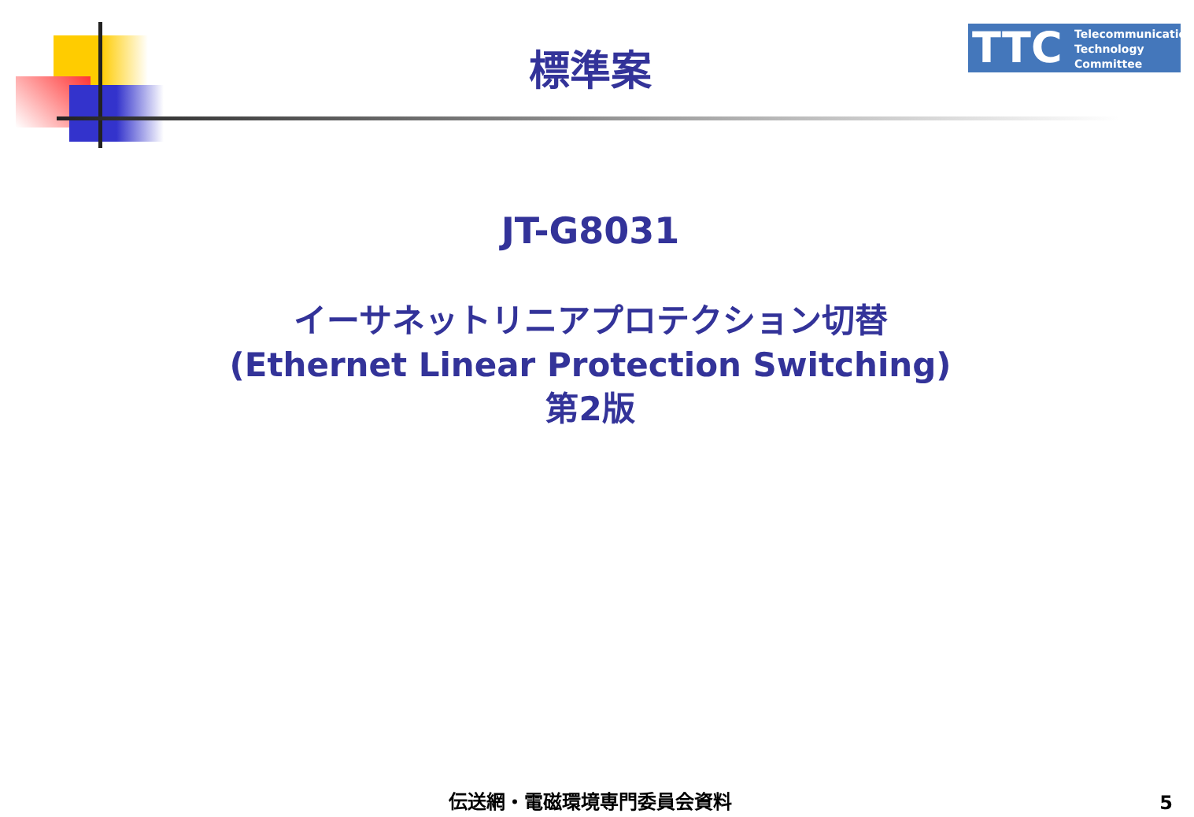TTC Telecommunication
Technology
Committee
標準案
JT-G8031
イーサネットリニアプロテクション切替
(Ethernet Linear Protection Switching)
第2版
伝送網・電磁環境専門委員会資料 5